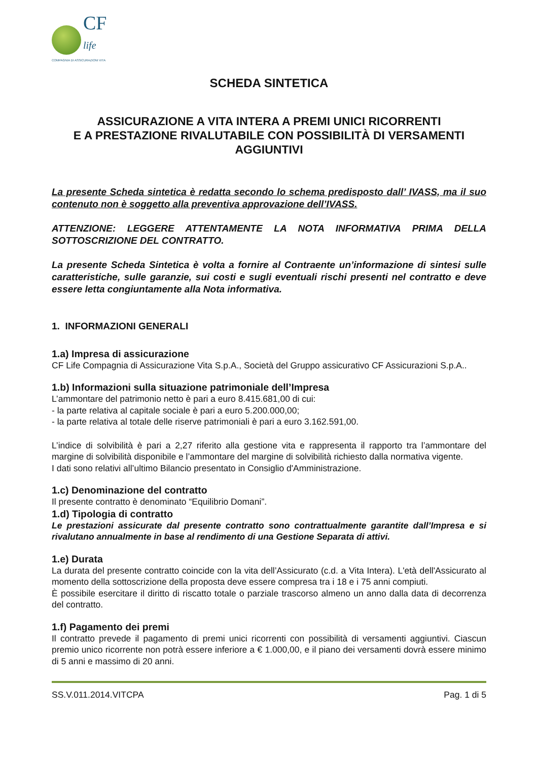CF
life
COMPAGNIA DI ASSICURAZIONI VITA
SCHEDA SINTETICA
ASSICURAZIONE A VITA INTERA A PREMI UNICI RICORRENTI
E A PRESTAZIONE RIVALUTABILE CON POSSIBILITÀ DI VERSAMENTI AGGIUNTIVI
La presente Scheda sintetica è redatta secondo lo schema predisposto dall’ IVASS, ma il suo contenuto non è soggetto alla preventiva approvazione dell’IVASS.
ATTENZIONE: LEGGERE ATTENTAMENTE LA NOTA INFORMATIVA PRIMA DELLA SOTTOSCRIZIONE DEL CONTRATTO.
La presente Scheda Sintetica è volta a fornire al Contraente un’informazione di sintesi sulle caratteristiche, sulle garanzie, sui costi e sugli eventuali rischi presenti nel contratto e deve essere letta congiuntamente alla Nota informativa.
1. INFORMAZIONI GENERALI
1.a) Impresa di assicurazione
CF Life Compagnia di Assicurazione Vita S.p.A., Società del Gruppo assicurativo CF Assicurazioni S.p.A..
1.b) Informazioni sulla situazione patrimoniale dell’Impresa
L’ammontare del patrimonio netto è pari a euro 8.415.681,00 di cui:
- la parte relativa al capitale sociale è pari a euro 5.200.000,00;
- la parte relativa al totale delle riserve patrimoniali è pari a euro 3.162.591,00.
L’indice di solvibilità è pari a 2,27 riferito alla gestione vita e rappresenta il rapporto tra l’ammontare del margine di solvibilità disponibile e l’ammontare del margine di solvibilità richiesto dalla normativa vigente.
I dati sono relativi all’ultimo Bilancio presentato in Consiglio d'Amministrazione.
1.c) Denominazione del contratto
Il presente contratto è denominato “Equilibrio Domani”.
1.d) Tipologia di contratto
Le prestazioni assicurate dal presente contratto sono contrattualmente garantite dall’Impresa e si rivalutano annualmente in base al rendimento di una Gestione Separata di attivi.
1.e) Durata
La durata del presente contratto coincide con la vita dell’Assicurato (c.d. a Vita Intera). L'età dell'Assicurato al momento della sottoscrizione della proposta deve essere compresa tra i 18 e i 75 anni compiuti.
È possibile esercitare il diritto di riscatto totale o parziale trascorso almeno un anno dalla data di decorrenza del contratto.
1.f) Pagamento dei premi
Il contratto prevede il pagamento di premi unici ricorrenti con possibilità di versamenti aggiuntivi. Ciascun premio unico ricorrente non potrà essere inferiore a € 1.000,00, e il piano dei versamenti dovrà essere minimo di 5 anni e massimo di 20 anni.
SS.V.011.2014.VITCPA Pag. 1 di 5